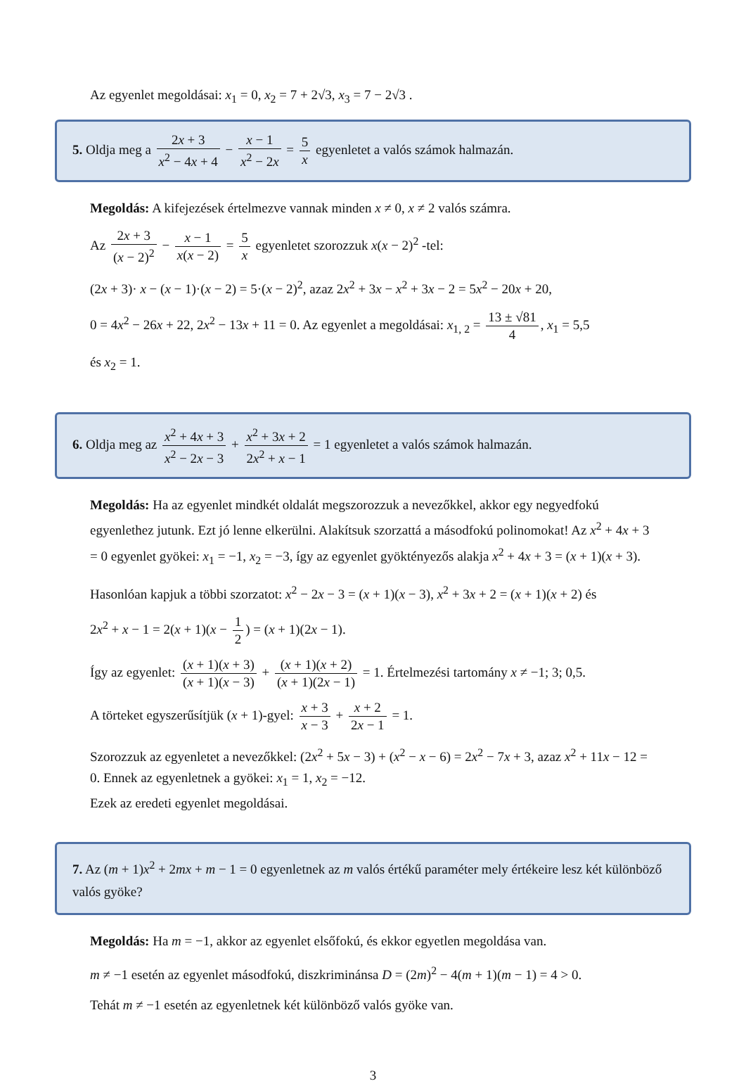Az egyenlet megoldásai: x<sub>1</sub> = 0, x<sub>2</sub> = 7 + 2√3, x<sub>3</sub> = 7 − 2√3 .
5. Oldja meg a 2x + 3 x<sup>2</sup> − 4x + 4 − x − 1 x<sup>2</sup> − 2x = 5 x egyenletet a valós számok halmazán.
Megoldás: A kifejezések értelmezve vannak minden x ≠ 0, x ≠ 2 valós számra.
Az 2x + 3 (x − 2)<sup>2</sup> − x − 1 x(x − 2) = 5 x egyenletet szorozzuk x(x − 2)<sup>2</sup> -tel:
(2x + 3)· x − (x − 1)·(x − 2) = 5·(x − 2)<sup>2</sup>, azaz 2x<sup>2</sup> + 3x − x<sup>2</sup> + 3x − 2 = 5x<sup>2</sup> − 20x + 20,
0 = 4x<sup>2</sup> − 26x + 22, 2x<sup>2</sup> − 13x + 11 = 0. Az egyenlet a megoldásai: x<sub>1, 2</sub> = 13 ± √81 4, x<sub>1</sub> = 5,5
és x<sub>2</sub> = 1.
6. Oldja meg az x<sup>2</sup> + 4x + 3 x<sup>2</sup> − 2x − 3 + x<sup>2</sup> + 3x + 2 2x<sup>2</sup> + x − 1 = 1 egyenletet a valós számok halmazán.
Megoldás: Ha az egyenlet mindkét oldalát megszorozzuk a nevezőkkel, akkor egy negyedfokú egyenlethez jutunk. Ezt jó lenne elkerülni. Alakítsuk szorzattá a másodfokú polinomokat! Az x<sup>2</sup> + 4x + 3 = 0 egyenlet gyökei: x<sub>1</sub> = −1, x<sub>2</sub> = −3, így az egyenlet gyöktényezős alakja x<sup>2</sup> + 4x + 3 = (x + 1)(x + 3).
Hasonlóan kapjuk a többi szorzatot: x<sup>2</sup> − 2x − 3 = (x + 1)(x − 3), x<sup>2</sup> + 3x + 2 = (x + 1)(x + 2) és
2x<sup>2</sup> + x − 1 = 2(x + 1)(x − 1 2) = (x + 1)(2x − 1).
Így az egyenlet: (x + 1)(x + 3) (x + 1)(x − 3) + (x + 1)(x + 2) (x + 1)(2x − 1) = 1. Értelmezési tartomány x ≠ −1; 3; 0,5.
A törteket egyszerűsítjük (x + 1)-gyel: x + 3 x − 3 + x + 2 2x − 1 = 1.
Szorozzuk az egyenletet a nevezőkkel: (2x<sup>2</sup> + 5x − 3) + (x<sup>2</sup> − x − 6) = 2x<sup>2</sup> − 7x + 3, azaz x<sup>2</sup> + 11x − 12 = 0. Ennek az egyenletnek a gyökei: x<sub>1</sub> = 1, x<sub>2</sub> = −12.
Ezek az eredeti egyenlet megoldásai.
7. Az (m + 1)x<sup>2</sup> + 2mx + m − 1 = 0 egyenletnek az m valós értékű paraméter mely értékeire lesz két különböző valós gyöke?
Megoldás: Ha m = −1, akkor az egyenlet elsőfokú, és ekkor egyetlen megoldása van.
m ≠ −1 esetén az egyenlet másodfokú, diszkriminánsa D = (2m)<sup>2</sup> − 4(m + 1)(m − 1) = 4 > 0.
Tehát m ≠ −1 esetén az egyenletnek két különböző valós gyöke van.
3